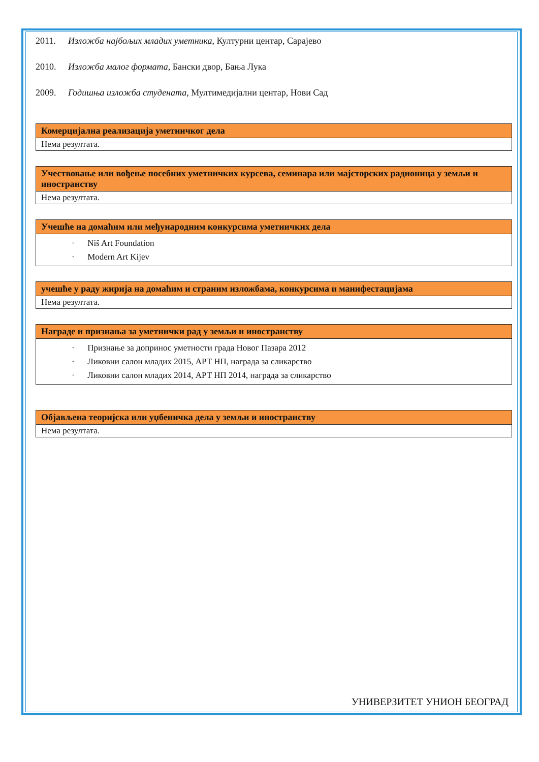2011. Изложба најбољих младих уметника, Културни центар, Сарајево
2010. Изложба малог формата, Бански двор, Бања Лука
2009. Годишња изложба студената, Мултимедијални центар, Нови Сад
| Комерцијална реализација уметничког дела |
| --- |
| Нема резултата. |
| Учествовање или вођење посебних уметничких курсева, семинара или мајсторских радионица у земљи и иностранству |
| --- |
| Нема резултата. |
| Учешће на домаћим или међународним конкурсима уметничких дела |
| --- |
| · Niš Art Foundation · Modern Art Kijev |
| учешће у раду жирија на домаћим и страним изложбама, конкурсима и манифестацијама |
| --- |
| Нема резултата. |
| Награде и признања за уметнички рад у земљи и иностранству |
| --- |
| · Признање за допринос уметности града Новог Пазара 2012 · Ликовни салон младих 2015, АРТ НП, награда за сликарство · Ликовни салон младих 2014, АРТ НП 2014, награда за сликарство |
| Објављена теоријска или уџбеничка дела у земљи и иностранству |
| --- |
| Нема резултата. |
УНИВЕРЗИТЕТ УНИОН БЕОГРАД